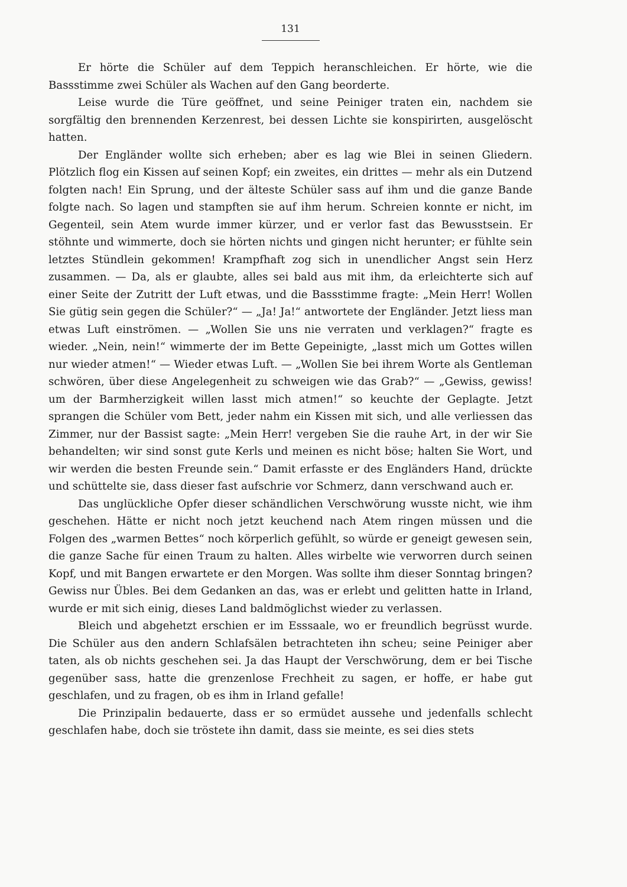131
Er hörte die Schüler auf dem Teppich heranschleichen. Er hörte, wie die Bassstimme zwei Schüler als Wachen auf den Gang beorderte.
Leise wurde die Türe geöffnet, und seine Peiniger traten ein, nachdem sie sorgfältig den brennenden Kerzenrest, bei dessen Lichte sie konspirirten, ausgelöscht hatten.
Der Engländer wollte sich erheben; aber es lag wie Blei in seinen Gliedern. Plötzlich flog ein Kissen auf seinen Kopf; ein zweites, ein drittes — mehr als ein Dutzend folgten nach! Ein Sprung, und der älteste Schüler sass auf ihm und die ganze Bande folgte nach. So lagen und stampften sie auf ihm herum. Schreien konnte er nicht, im Gegenteil, sein Atem wurde immer kürzer, und er verlor fast das Bewusstsein. Er stöhnte und wimmerte, doch sie hörten nichts und gingen nicht herunter; er fühlte sein letztes Stündlein gekommen! Krampfhaft zog sich in unendlicher Angst sein Herz zusammen. — Da, als er glaubte, alles sei bald aus mit ihm, da erleichterte sich auf einer Seite der Zutritt der Luft etwas, und die Bassstimme fragte: „Mein Herr! Wollen Sie gütig sein gegen die Schüler?“ — „Ja! Ja!“ antwortete der Engländer. Jetzt liess man etwas Luft einströmen. — „Wollen Sie uns nie verraten und verklagen?“ fragte es wieder. „Nein, nein!“ wimmerte der im Bette Gepeinigte, „lasst mich um Gottes willen nur wieder atmen!“ — Wieder etwas Luft. — „Wollen Sie bei ihrem Worte als Gentleman schwören, über diese Angelegenheit zu schweigen wie das Grab?“ — „Gewiss, gewiss! um der Barmherzigkeit willen lasst mich atmen!“ so keuchte der Geplagte. Jetzt sprangen die Schüler vom Bett, jeder nahm ein Kissen mit sich, und alle verliessen das Zimmer, nur der Bassist sagte: „Mein Herr! vergeben Sie die rauhe Art, in der wir Sie behandelten; wir sind sonst gute Kerls und meinen es nicht böse; halten Sie Wort, und wir werden die besten Freunde sein.“ Damit erfasste er des Engländers Hand, drückte und schüttelte sie, dass dieser fast aufschrie vor Schmerz, dann verschwand auch er.
Das unglückliche Opfer dieser schändlichen Verschwörung wusste nicht, wie ihm geschehen. Hätte er nicht noch jetzt keuchend nach Atem ringen müssen und die Folgen des „warmen Bettes“ noch körperlich gefühlt, so würde er geneigt gewesen sein, die ganze Sache für einen Traum zu halten. Alles wirbelte wie verworren durch seinen Kopf, und mit Bangen erwartete er den Morgen. Was sollte ihm dieser Sonntag bringen? Gewiss nur Übles. Bei dem Gedanken an das, was er erlebt und gelitten hatte in Irland, wurde er mit sich einig, dieses Land baldmöglichst wieder zu verlassen.
Bleich und abgehetzt erschien er im Esssaale, wo er freundlich begrüsst wurde. Die Schüler aus den andern Schlafsälen betrachteten ihn scheu; seine Peiniger aber taten, als ob nichts geschehen sei. Ja das Haupt der Verschwörung, dem er bei Tische gegenüber sass, hatte die grenzenlose Frechheit zu sagen, er hoffe, er habe gut geschlafen, und zu fragen, ob es ihm in Irland gefalle!
Die Prinzipalin bedauerte, dass er so ermüdet aussehe und jedenfalls schlecht geschlafen habe, doch sie tröstete ihn damit, dass sie meinte, es sei dies stets